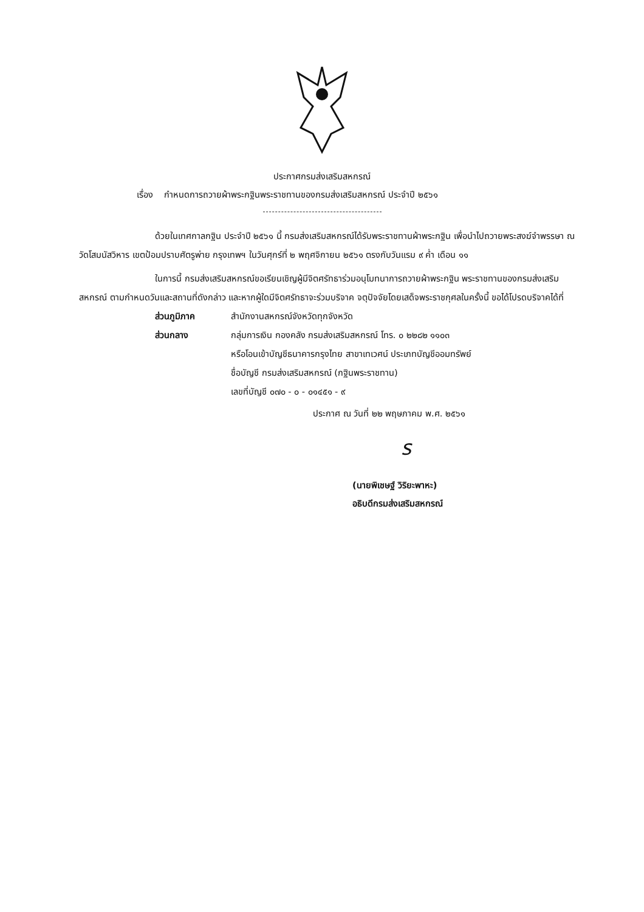ประกาศกรมส่งเสริมสหกรณ์
เรื่อง กำหนดการถวายผ้าพระกฐินพระราชทานของกรมส่งเสริมสหกรณ์ ประจำปี ๒๕๖๑
ด้วยในเทศกาลกฐิน ประจำปี ๒๕๖๑ นี้ กรมส่งเสริมสหกรณ์ได้รับพระราชทานผ้าพระกฐิน เพื่อนำไปถวายพระสงฆ์จำพรรษา ณ วัดโสมนัสวิหาร เขตป้อมปราบศัตรูพ่าย กรุงเทพฯ ในวันศุกร์ที่ ๒ พฤศจิกายน ๒๕๖๑ ตรงกับวันแรม ๙ ค่ำ เดือน ๑๑
ในการนี้ กรมส่งเสริมสหกรณ์ขอเรียนเชิญผู้มีจิตศรัทธาร่วมอนุโมทนาการถวายผ้าพระกฐิน พระราชทานของกรมส่งเสริมสหกรณ์ ตามกำหนดวันและสถานที่ดังกล่าว และหากผู้ใดมีจิตศรัทธาจะร่วมบริจาค จตุปัจจัยโดยเสด็จพระราชกุศลในครั้งนี้ ขอได้โปรดบริจาคได้ที่
ส่วนภูมิภาค สำนักงานสหกรณ์จังหวัดทุกจังหวัด
ส่วนกลาง กลุ่มการเงิน กองคลัง กรมส่งเสริมสหกรณ์ โทร. ๐ ๒๒๘๒ ๑๑๐๓
หรือโอนเข้าบัญชีธนาคารกรุงไทย สาขาเทเวศน์ ประเภทบัญชีออมทรัพย์
ชื่อบัญชี กรมส่งเสริมสหกรณ์ (กฐินพระราชทาน)
เลขที่บัญชี ๐๗๐ - ๐ - ๐๑๔๕๑ - ๙
ประกาศ ณ วันที่ ๒๒ พฤษภาคม พ.ศ. ๒๕๖๑
ร
(นายพิเชษฐ์ วิริยะพาหะ)
อธิบดีกรมส่งเสริมสหกรณ์